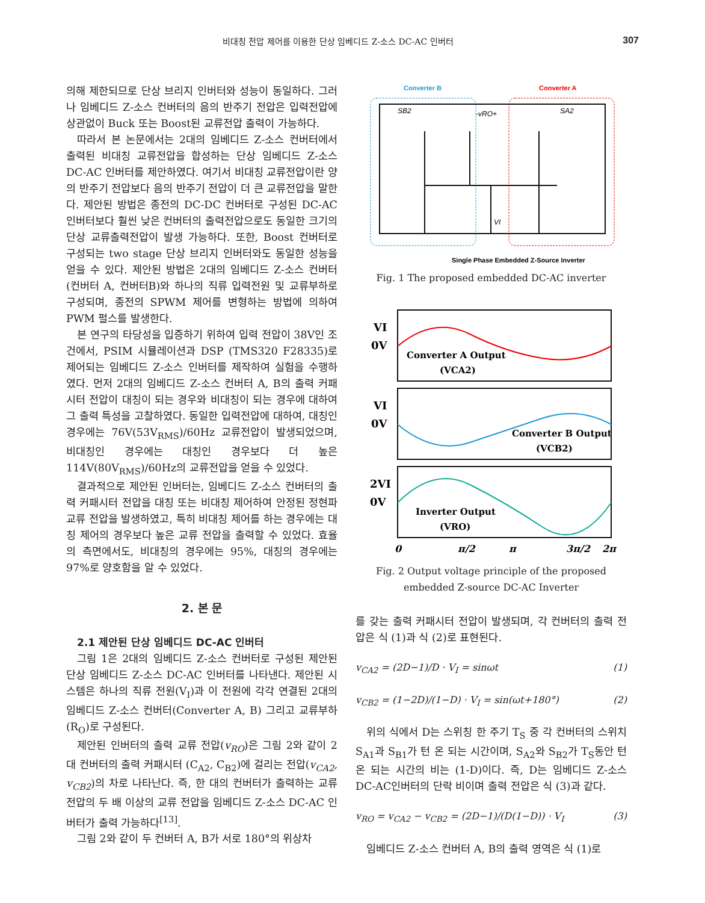비대칭 전압 제어를 이용한 단상 임베디드 Z-소스 DC-AC 인버터 307
의해 제한되므로 단상 브리지 인버터와 성능이 동일하다. 그러나 임베디드 Z-소스 컨버터의 음의 반주기 전압은 입력전압에 상관없이 Buck 또는 Boost된 교류전압 출력이 가능하다.
따라서 본 논문에서는 2대의 임베디드 Z-소스 컨버터에서 출력된 비대칭 교류전압을 합성하는 단상 임베디드 Z-소스 DC-AC 인버터를 제안하였다. 여기서 비대칭 교류전압이란 양의 반주기 전압보다 음의 반주기 전압이 더 큰 교류전압을 말한다. 제안된 방법은 종전의 DC-DC 컨버터로 구성된 DC-AC인버터보다 훨씬 낮은 컨버터의 출력전압으로도 동일한 크기의 단상 교류출력전압이 발생 가능하다. 또한, Boost 컨버터로 구성되는 two stage 단상 브리지 인버터와도 동일한 성능을 얻을 수 있다. 제안된 방법은 2대의 임베디드 Z-소스 컨버터(컨버터 A, 컨버터B)와 하나의 직류 입력전원 및 교류부하로 구성되며, 종전의 SPWM 제어를 변형하는 방법에 의하여 PWM 펄스를 발생한다.
본 연구의 타당성을 입증하기 위하여 입력 전압이 38V인 조건에서, PSIM 시뮬레이션과 DSP (TMS320 F28335)로 제어되는 임베디드 Z-소스 인버터를 제작하여 실험을 수행하였다. 먼저 2대의 임베디드 Z-소스 컨버터 A, B의 출력 커패시터 전압이 대칭이 되는 경우와 비대칭이 되는 경우에 대하여 그 출력 특성을 고찰하였다. 동일한 입력전압에 대하여, 대칭인 경우에는 76V(53V<sub>RMS</sub>)/60Hz 교류전압이 발생되었으며, 비대칭인 경우에는 대칭인 경우보다 더 높은 114V(80V<sub>RMS</sub>)/60Hz의 교류전압을 얻을 수 있었다.
결과적으로 제안된 인버터는, 임베디드 Z-소스 컨버터의 출력 커패시터 전압을 대칭 또는 비대칭 제어하여 안정된 정현파 교류 전압을 발생하였고, 특히 비대칭 제어를 하는 경우에는 대칭 제어의 경우보다 높은 교류 전압을 출력할 수 있었다. 효율의 측면에서도, 비대칭의 경우에는 95%, 대칭의 경우에는 97%로 양호함을 알 수 있었다.
2. 본 문
2.1 제안된 단상 임베디드 DC-AC 인버터
그림 1은 2대의 임베디드 Z-소스 컨버터로 구성된 제안된 단상 임베디드 Z-소스 DC-AC 인버터를 나타낸다. 제안된 시스템은 하나의 직류 전원(V<sub>I</sub>)과 이 전원에 각각 연결된 2대의 임베디드 Z-소스 컨버터(Converter A, B) 그리고 교류부하(R<sub>O</sub>)로 구성된다.
제안된 인버터의 출력 교류 전압(v<sub>RO</sub>)은 그림 2와 같이 2대 컨버터의 출력 커패시터 (C<sub>A2</sub>, C<sub>B2</sub>)에 걸리는 전압(v<sub>CA2</sub>, v<sub>CB2</sub>)의 차로 나타난다. 즉, 한 대의 컨버터가 출력하는 교류 전압의 두 배 이상의 교류 전압을 임베디드 Z-소스 DC-AC 인버터가 출력 가능하다<sup>[13]</sup>.
그림 2와 같이 두 컨버터 A, B가 서로 180°의 위상차
Converter B
Converter A
-vRO+
SB2
SA2
VI
Single Phase Embedded Z-Source Inverter
Fig. 1 The proposed embedded DC-AC inverter
VI
0V
VI
0V
2VI
0V
Converter A Output
(VCA2)
Converter B Output
(VCB2)
Inverter Output
(VRO)
0
π/2
π
3π/2
2π
Fig. 2 Output voltage principle of the proposed
embedded Z-source DC-AC Inverter
를 갖는 출력 커패시터 전압이 발생되며, 각 컨버터의 출력 전압은 식 (1)과 식 (2)로 표현된다.
v<sub>CA2</sub> = (2D−1)/D · V<sub>I</sub> = sinωt (1)
v<sub>CB2</sub> = (1−2D)/(1−D) · V<sub>I</sub> = sin(ωt+180°) (2)
위의 식에서 D는 스위칭 한 주기 T<sub>S</sub> 중 각 컨버터의 스위치 S<sub>A1</sub>과 S<sub>B1</sub>가 턴 온 되는 시간이며, S<sub>A2</sub>와 S<sub>B2</sub>가 T<sub>S</sub>동안 턴 온 되는 시간의 비는 (1-D)이다. 즉, D는 임베디드 Z-소스 DC-AC인버터의 단락 비이며 출력 전압은 식 (3)과 같다.
v<sub>RO</sub> = v<sub>CA2</sub> − v<sub>CB2</sub> = (2D−1)/(D(1−D)) · V<sub>I</sub> (3)
임베디드 Z-소스 컨버터 A, B의 출력 영역은 식 (1)로